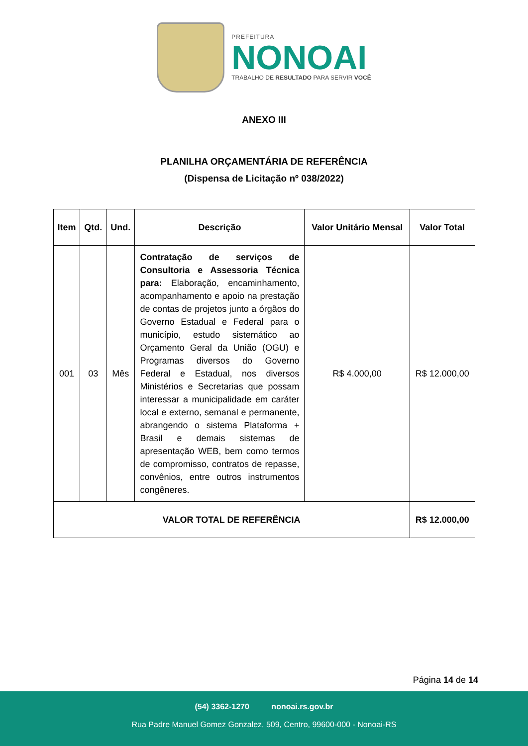PREFEITURA
NONOAI
TRABALHO DE RESULTADO PARA SERVIR VOCÊ
ANEXO III
PLANILHA ORÇAMENTÁRIA DE REFERÊNCIA
(Dispensa de Licitação nº 038/2022)
| Item | Qtd. | Und. | Descrição | Valor Unitário Mensal | Valor Total |
| --- | --- | --- | --- | --- | --- |
| 001 | 03 | Mês | Contratação de serviços de Consultoria e Assessoria Técnica para: Elaboração, encaminhamento, acompanhamento e apoio na prestação de contas de projetos junto a órgãos do Governo Estadual e Federal para o município, estudo sistemático ao Orçamento Geral da União (OGU) e Programas diversos do Governo Federal e Estadual, nos diversos Ministérios e Secretarias que possam interessar a municipalidade em caráter local e externo, semanal e permanente, abrangendo o sistema Plataforma + Brasil e demais sistemas de apresentação WEB, bem como termos de compromisso, contratos de repasse, convênios, entre outros instrumentos congêneres. | R$ 4.000,00 | R$ 12.000,00 |
| VALOR TOTAL DE REFERÊNCIA | | | | | R$ 12.000,00 |
Página 14 de 14
(54) 3362-1270 nonoai.rs.gov.br
Rua Padre Manuel Gomez Gonzalez, 509, Centro, 99600-000 - Nonoai-RS